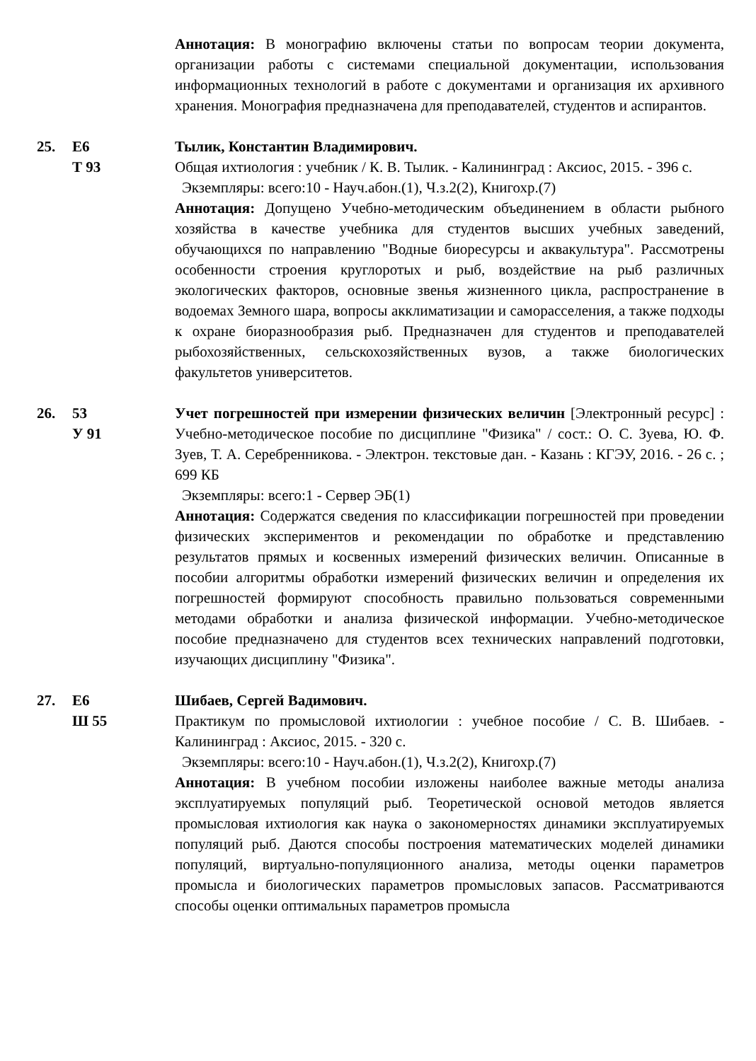Аннотация: В монографию включены статьи по вопросам теории документа, организации работы с системами специальной документации, использования информационных технологий в работе с документами и организация их архивного хранения. Монография предназначена для преподавателей, студентов и аспирантов.
25. Е6
Т 93
Тылик, Константин Владимирович.
Общая ихтиология : учебник / К. В. Тылик. - Калининград : Аксиос, 2015. - 396 с.
Экземпляры: всего:10 - Науч.абон.(1), Ч.з.2(2), Книгохр.(7)
Аннотация: Допущено Учебно-методическим объединением в области рыбного хозяйства в качестве учебника для студентов высших учебных заведений, обучающихся по направлению "Водные биоресурсы и аквакультура". Рассмотрены особенности строения круглоротых и рыб, воздействие на рыб различных экологических факторов, основные звенья жизненного цикла, распространение в водоемах Земного шара, вопросы акклиматизации и саморасселения, а также подходы к охране биоразнообразия рыб. Предназначен для студентов и преподавателей рыбохозяйственных, сельскохозяйственных вузов, а также биологических факультетов университетов.
26. 53
У 91
Учет погрешностей при измерении физических величин [Электронный ресурс] : Учебно-методическое пособие по дисциплине "Физика" / сост.: О. С. Зуева, Ю. Ф. Зуев, Т. А. Серебренникова. - Электрон. текстовые дан. - Казань : КГЭУ, 2016. - 26 с. ; 699 КБ
Экземпляры: всего:1 - Сервер ЭБ(1)
Аннотация: Содержатся сведения по классификации погрешностей при проведении физических экспериментов и рекомендации по обработке и представлению результатов прямых и косвенных измерений физических величин. Описанные в пособии алгоритмы обработки измерений физических величин и определения их погрешностей формируют способность правильно пользоваться современными методами обработки и анализа физической информации. Учебно-методическое пособие предназначено для студентов всех технических направлений подготовки, изучающих дисциплину "Физика".
27. Е6
Ш 55
Шибаев, Сергей Вадимович.
Практикум по промысловой ихтиологии : учебное пособие / С. В. Шибаев. - Калининград : Аксиос, 2015. - 320 с.
Экземпляры: всего:10 - Науч.абон.(1), Ч.з.2(2), Книгохр.(7)
Аннотация: В учебном пособии изложены наиболее важные методы анализа эксплуатируемых популяций рыб. Теоретической основой методов является промысловая ихтиология как наука о закономерностях динамики эксплуатируемых популяций рыб. Даются способы построения математических моделей динамики популяций, виртуально-популяционного анализа, методы оценки параметров промысла и биологических параметров промысловых запасов. Рассматриваются способы оценки оптимальных параметров промысла